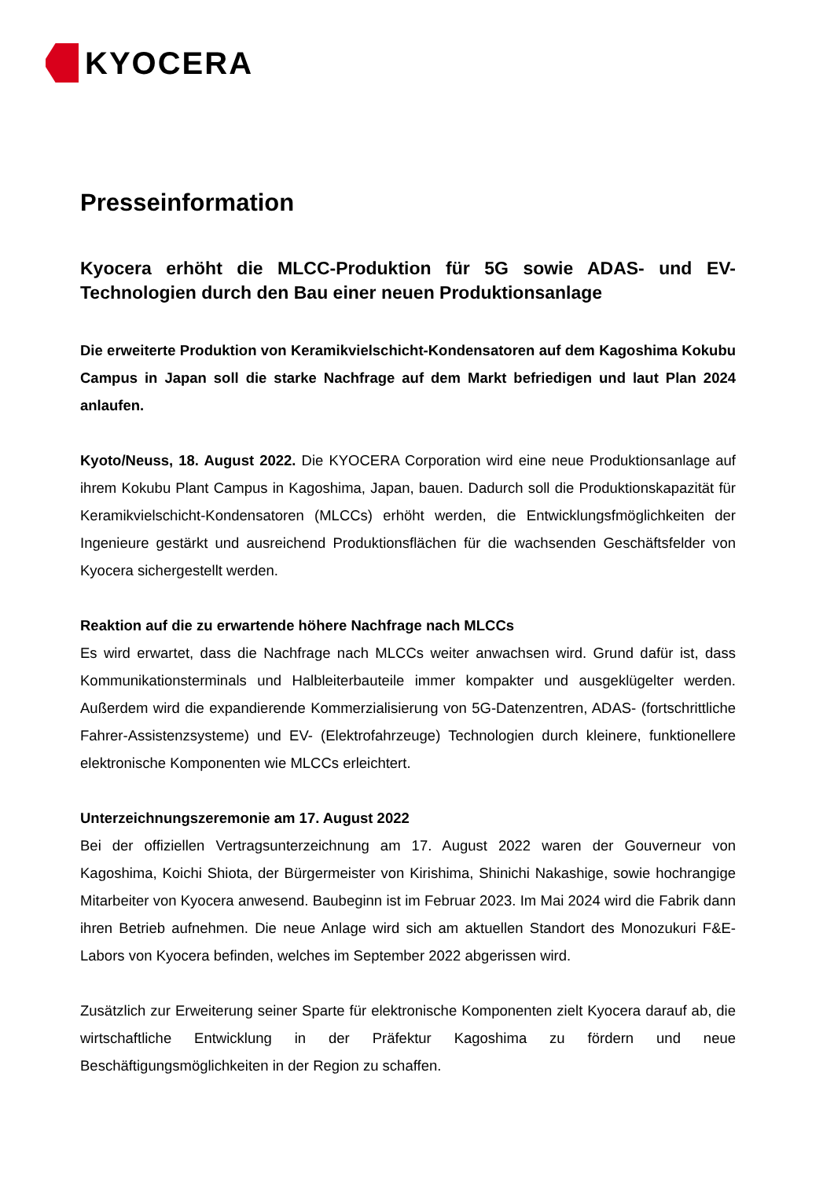KYOCERA
Presseinformation
Kyocera erhöht die MLCC-Produktion für 5G sowie ADAS- und EV-Technologien durch den Bau einer neuen Produktionsanlage
Die erweiterte Produktion von Keramikvielschicht-Kondensatoren auf dem Kagoshima Kokubu Campus in Japan soll die starke Nachfrage auf dem Markt befriedigen und laut Plan 2024 anlaufen.
Kyoto/Neuss, 18. August 2022. Die KYOCERA Corporation wird eine neue Produktionsanlage auf ihrem Kokubu Plant Campus in Kagoshima, Japan, bauen. Dadurch soll die Produktionskapazität für Keramikvielschicht-Kondensatoren (MLCCs) erhöht werden, die Entwicklungsfmöglichkeiten der Ingenieure gestärkt und ausreichend Produktionsflächen für die wachsenden Geschäftsfelder von Kyocera sichergestellt werden.
Reaktion auf die zu erwartende höhere Nachfrage nach MLCCs
Es wird erwartet, dass die Nachfrage nach MLCCs weiter anwachsen wird. Grund dafür ist, dass Kommunikationsterminals und Halbleiterbauteile immer kompakter und ausgeklügelter werden. Außerdem wird die expandierende Kommerzialisierung von 5G-Datenzentren, ADAS- (fortschrittliche Fahrer-Assistenzsysteme) und EV- (Elektrofahrzeuge) Technologien durch kleinere, funktionellere elektronische Komponenten wie MLCCs erleichtert.
Unterzeichnungszeremonie am 17. August 2022
Bei der offiziellen Vertragsunterzeichnung am 17. August 2022 waren der Gouverneur von Kagoshima, Koichi Shiota, der Bürgermeister von Kirishima, Shinichi Nakashige, sowie hochrangige Mitarbeiter von Kyocera anwesend. Baubeginn ist im Februar 2023. Im Mai 2024 wird die Fabrik dann ihren Betrieb aufnehmen. Die neue Anlage wird sich am aktuellen Standort des Monozukuri F&E-Labors von Kyocera befinden, welches im September 2022 abgerissen wird.
Zusätzlich zur Erweiterung seiner Sparte für elektronische Komponenten zielt Kyocera darauf ab, die wirtschaftliche Entwicklung in der Präfektur Kagoshima zu fördern und neue Beschäftigungsmöglichkeiten in der Region zu schaffen.